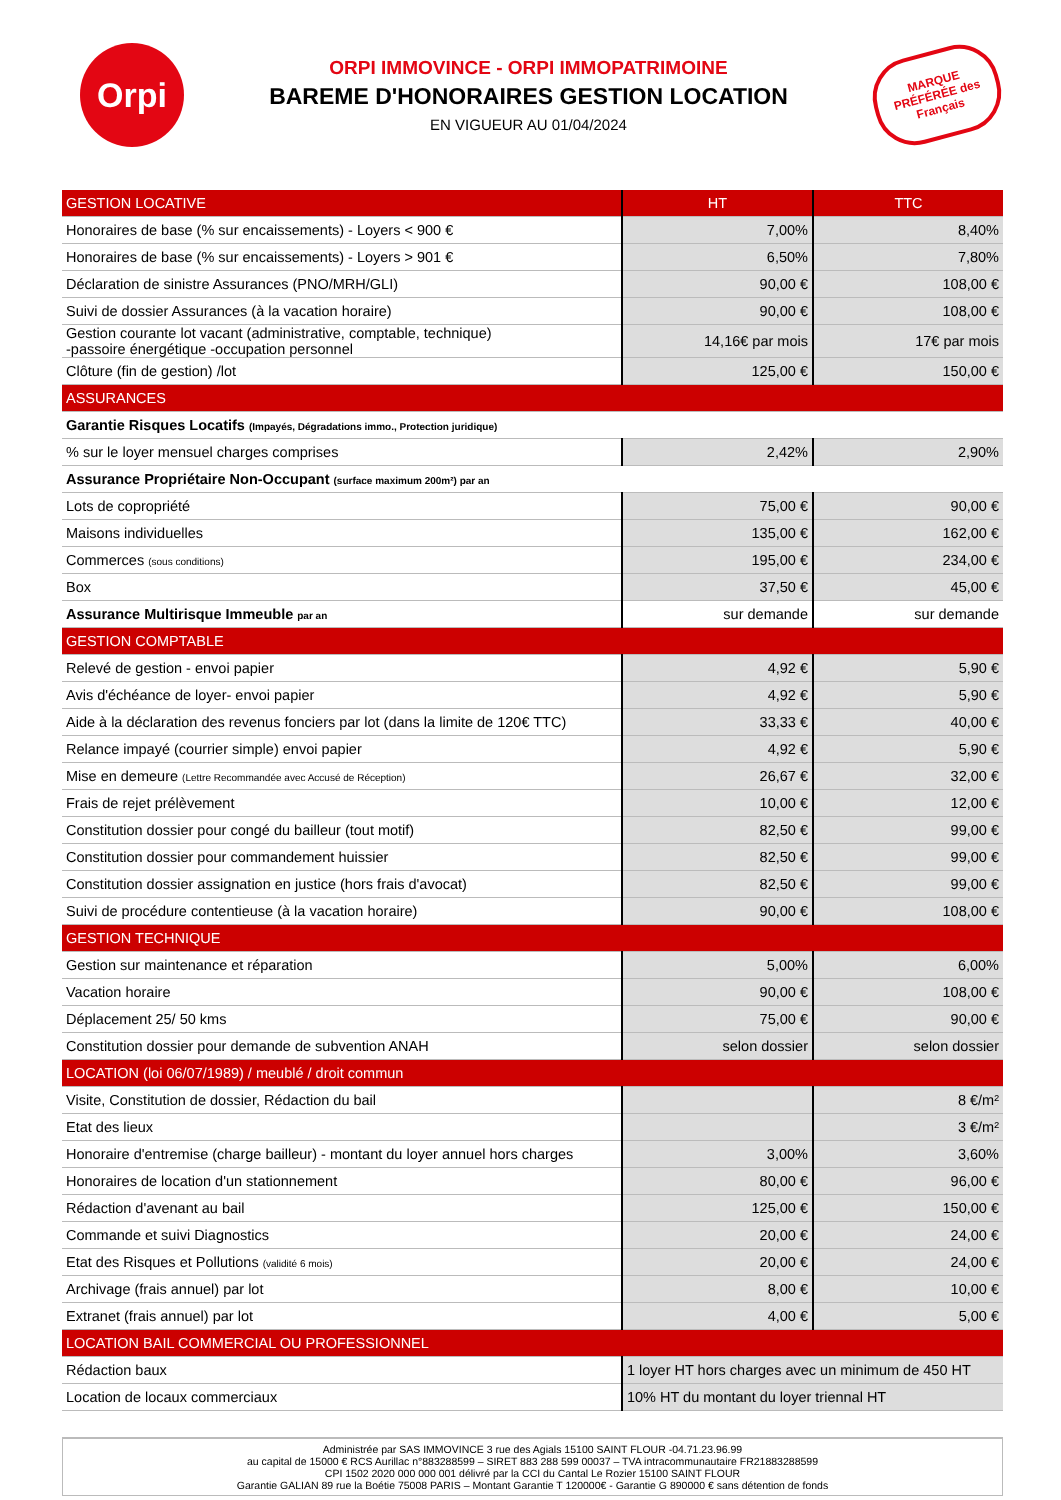Orpi
ORPI IMMOVINCE - ORPI IMMOPATRIMOINE
BAREME D'HONORAIRES GESTION LOCATION
EN VIGUEUR AU 01/04/2024
MARQUE PRÉFÉRÉE des Français
| GESTION LOCATIVE | HT | TTC |
| --- | --- | --- |
| Honoraires de base (% sur encaissements) - Loyers < 900 € | 7,00% | 8,40% |
| Honoraires de base (% sur encaissements) - Loyers > 901 € | 6,50% | 7,80% |
| Déclaration de sinistre Assurances (PNO/MRH/GLI) | 90,00 € | 108,00 € |
| Suivi de dossier Assurances (à la vacation horaire) | 90,00 € | 108,00 € |
| Gestion courante lot vacant (administrative, comptable, technique) -passoire énergétique -occupation personnel | 14,16€ par mois | 17€ par mois |
| Clôture (fin de gestion) /lot | 125,00 € | 150,00 € |
| ASSURANCES | | |
| Garantie Risques Locatifs (Impayés, Dégradations immo., Protection juridique) | | |
| % sur le loyer mensuel charges comprises | 2,42% | 2,90% |
| Assurance Propriétaire Non-Occupant (surface maximum 200m²) par an | | |
| Lots de copropriété | 75,00 € | 90,00 € |
| Maisons individuelles | 135,00 € | 162,00 € |
| Commerces (sous conditions) | 195,00 € | 234,00 € |
| Box | 37,50 € | 45,00 € |
| Assurance Multirisque Immeuble par an | sur demande | sur demande |
| GESTION COMPTABLE | | |
| Relevé de gestion - envoi papier | 4,92 € | 5,90 € |
| Avis d'échéance de loyer- envoi papier | 4,92 € | 5,90 € |
| Aide à la déclaration des revenus fonciers par lot (dans la limite de 120€ TTC) | 33,33 € | 40,00 € |
| Relance impayé (courrier simple) envoi papier | 4,92 € | 5,90 € |
| Mise en demeure (Lettre Recommandée avec Accusé de Réception) | 26,67 € | 32,00 € |
| Frais de rejet prélèvement | 10,00 € | 12,00 € |
| Constitution dossier pour congé du bailleur (tout motif) | 82,50 € | 99,00 € |
| Constitution dossier pour commandement huissier | 82,50 € | 99,00 € |
| Constitution dossier assignation en justice (hors frais d'avocat) | 82,50 € | 99,00 € |
| Suivi de procédure contentieuse (à la vacation horaire) | 90,00 € | 108,00 € |
| GESTION TECHNIQUE | | |
| Gestion sur maintenance et réparation | 5,00% | 6,00% |
| Vacation horaire | 90,00 € | 108,00 € |
| Déplacement 25/ 50 kms | 75,00 € | 90,00 € |
| Constitution dossier pour demande de subvention ANAH | selon dossier | selon dossier |
| LOCATION (loi 06/07/1989) / meublé / droit commun | | |
| Visite, Constitution de dossier, Rédaction du bail | | 8 €/m² |
| Etat des lieux | | 3 €/m² |
| Honoraire d'entremise (charge bailleur) - montant du loyer annuel hors charges | 3,00% | 3,60% |
| Honoraires de location d'un stationnement | 80,00 € | 96,00 € |
| Rédaction d'avenant au bail | 125,00 € | 150,00 € |
| Commande et suivi Diagnostics | 20,00 € | 24,00 € |
| Etat des Risques et Pollutions (validité 6 mois) | 20,00 € | 24,00 € |
| Archivage (frais annuel) par lot | 8,00 € | 10,00 € |
| Extranet (frais annuel) par lot | 4,00 € | 5,00 € |
| LOCATION BAIL COMMERCIAL OU PROFESSIONNEL | | |
| Rédaction baux | 1 loyer HT hors charges avec un minimum de 450 HT | |
| Location de locaux commerciaux | 10% HT du montant du loyer triennal HT | |
Administrée par SAS IMMOVINCE 3 rue des Agials 15100 SAINT FLOUR -04.71.23.96.99
au capital de 15000 € RCS Aurillac n°883288599 – SIRET 883 288 599 00037 – TVA intracommunautaire FR21883288599
CPI 1502 2020 000 000 001 délivré par la CCI du Cantal Le Rozier 15100 SAINT FLOUR
Garantie GALIAN 89 rue la Boétie 75008 PARIS – Montant Garantie T 120000€ - Garantie G 890000 € sans détention de fonds